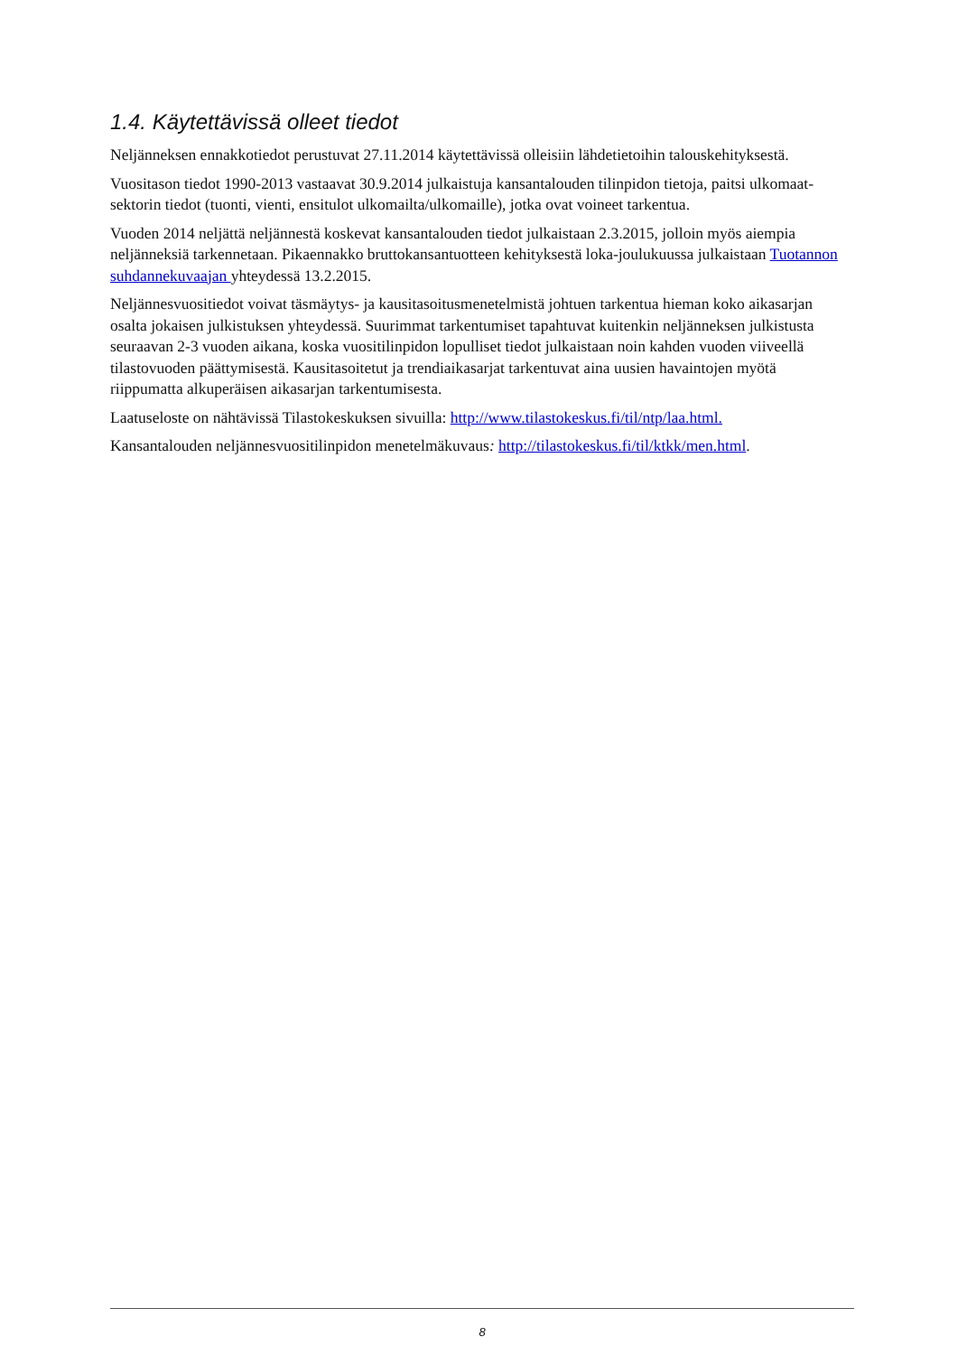1.4. Käytettävissä olleet tiedot
Neljänneksen ennakkotiedot perustuvat 27.11.2014 käytettävissä olleisiin lähdetietoihin talouskehityksestä.
Vuositason tiedot 1990-2013 vastaavat 30.9.2014 julkaistuja kansantalouden tilinpidon tietoja, paitsi ulkomaat-sektorin tiedot (tuonti, vienti, ensitulot ulkomailta/ulkomaille), jotka ovat voineet tarkentua.
Vuoden 2014 neljättä neljännestä koskevat kansantalouden tiedot julkaistaan 2.3.2015, jolloin myös aiempia neljänneksiä tarkennetaan. Pikaennakko bruttokansantuotteen kehityksestä loka-joulukuussa julkaistaan Tuotannon suhdannekuvaajan yhteydessä 13.2.2015.
Neljännesvuositiedot voivat täsmäytys- ja kausitasoitusmenetelmistä johtuen tarkentua hieman koko aikasarjan osalta jokaisen julkistuksen yhteydessä. Suurimmat tarkentumiset tapahtuvat kuitenkin neljänneksen julkistusta seuraavan 2-3 vuoden aikana, koska vuositilinpidon lopulliset tiedot julkaistaan noin kahden vuoden viiveellä tilastovuoden päättymisestä. Kausitasoitetut ja trendiaikasarjat tarkentuvat aina uusien havaintojen myötä riippumatta alkuperäisen aikasarjan tarkentumisesta.
Laatuseloste on nähtävissä Tilastokeskuksen sivuilla: http://www.tilastokeskus.fi/til/ntp/laa.html.
Kansantalouden neljännesvuositilinpidon menetelmäkuvaus: http://tilastokeskus.fi/til/ktkk/men.html.
8